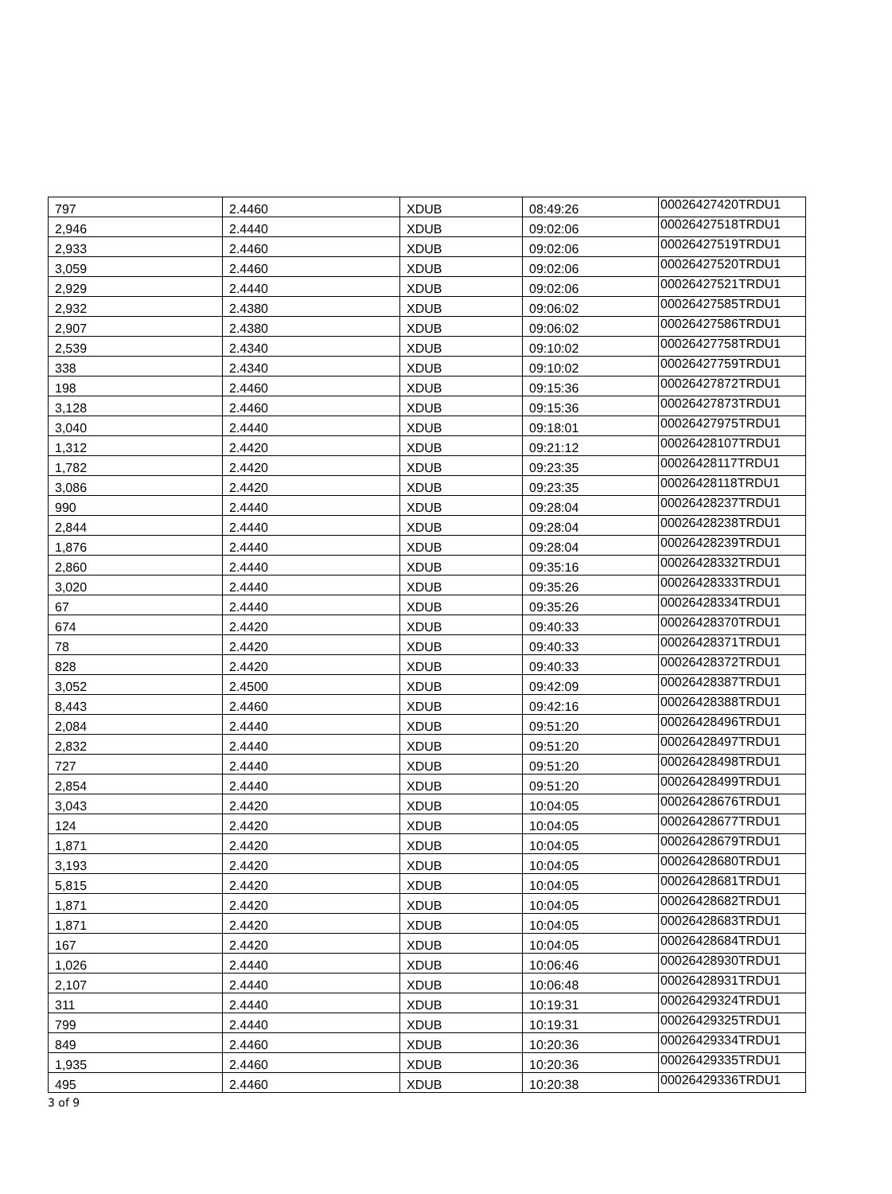| 797 | 2.4460 | XDUB | 08:49:26 | 00026427420TRDU1 |
| 2,946 | 2.4440 | XDUB | 09:02:06 | 00026427518TRDU1 |
| 2,933 | 2.4460 | XDUB | 09:02:06 | 00026427519TRDU1 |
| 3,059 | 2.4460 | XDUB | 09:02:06 | 00026427520TRDU1 |
| 2,929 | 2.4440 | XDUB | 09:02:06 | 00026427521TRDU1 |
| 2,932 | 2.4380 | XDUB | 09:06:02 | 00026427585TRDU1 |
| 2,907 | 2.4380 | XDUB | 09:06:02 | 00026427586TRDU1 |
| 2,539 | 2.4340 | XDUB | 09:10:02 | 00026427758TRDU1 |
| 338 | 2.4340 | XDUB | 09:10:02 | 00026427759TRDU1 |
| 198 | 2.4460 | XDUB | 09:15:36 | 00026427872TRDU1 |
| 3,128 | 2.4460 | XDUB | 09:15:36 | 00026427873TRDU1 |
| 3,040 | 2.4440 | XDUB | 09:18:01 | 00026427975TRDU1 |
| 1,312 | 2.4420 | XDUB | 09:21:12 | 00026428107TRDU1 |
| 1,782 | 2.4420 | XDUB | 09:23:35 | 00026428117TRDU1 |
| 3,086 | 2.4420 | XDUB | 09:23:35 | 00026428118TRDU1 |
| 990 | 2.4440 | XDUB | 09:28:04 | 00026428237TRDU1 |
| 2,844 | 2.4440 | XDUB | 09:28:04 | 00026428238TRDU1 |
| 1,876 | 2.4440 | XDUB | 09:28:04 | 00026428239TRDU1 |
| 2,860 | 2.4440 | XDUB | 09:35:16 | 00026428332TRDU1 |
| 3,020 | 2.4440 | XDUB | 09:35:26 | 00026428333TRDU1 |
| 67 | 2.4440 | XDUB | 09:35:26 | 00026428334TRDU1 |
| 674 | 2.4420 | XDUB | 09:40:33 | 00026428370TRDU1 |
| 78 | 2.4420 | XDUB | 09:40:33 | 00026428371TRDU1 |
| 828 | 2.4420 | XDUB | 09:40:33 | 00026428372TRDU1 |
| 3,052 | 2.4500 | XDUB | 09:42:09 | 00026428387TRDU1 |
| 8,443 | 2.4460 | XDUB | 09:42:16 | 00026428388TRDU1 |
| 2,084 | 2.4440 | XDUB | 09:51:20 | 00026428496TRDU1 |
| 2,832 | 2.4440 | XDUB | 09:51:20 | 00026428497TRDU1 |
| 727 | 2.4440 | XDUB | 09:51:20 | 00026428498TRDU1 |
| 2,854 | 2.4440 | XDUB | 09:51:20 | 00026428499TRDU1 |
| 3,043 | 2.4420 | XDUB | 10:04:05 | 00026428676TRDU1 |
| 124 | 2.4420 | XDUB | 10:04:05 | 00026428677TRDU1 |
| 1,871 | 2.4420 | XDUB | 10:04:05 | 00026428679TRDU1 |
| 3,193 | 2.4420 | XDUB | 10:04:05 | 00026428680TRDU1 |
| 5,815 | 2.4420 | XDUB | 10:04:05 | 00026428681TRDU1 |
| 1,871 | 2.4420 | XDUB | 10:04:05 | 00026428682TRDU1 |
| 1,871 | 2.4420 | XDUB | 10:04:05 | 00026428683TRDU1 |
| 167 | 2.4420 | XDUB | 10:04:05 | 00026428684TRDU1 |
| 1,026 | 2.4440 | XDUB | 10:06:46 | 00026428930TRDU1 |
| 2,107 | 2.4440 | XDUB | 10:06:48 | 00026428931TRDU1 |
| 311 | 2.4440 | XDUB | 10:19:31 | 00026429324TRDU1 |
| 799 | 2.4440 | XDUB | 10:19:31 | 00026429325TRDU1 |
| 849 | 2.4460 | XDUB | 10:20:36 | 00026429334TRDU1 |
| 1,935 | 2.4460 | XDUB | 10:20:36 | 00026429335TRDU1 |
| 495 | 2.4460 | XDUB | 10:20:38 | 00026429336TRDU1 |
3 of 9